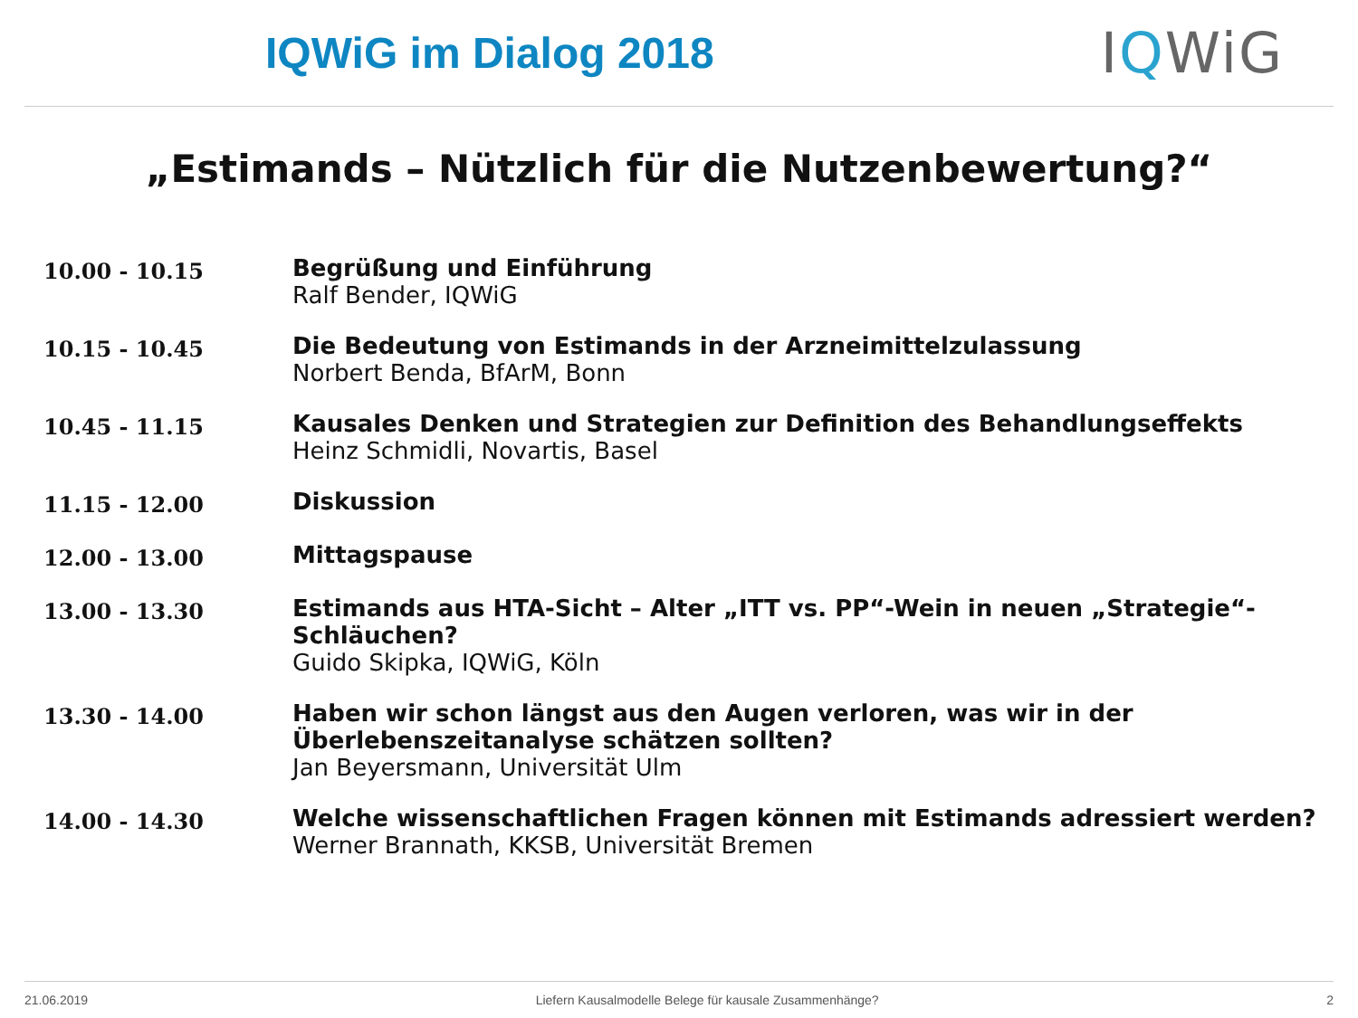IQWiG im Dialog 2018
IQWiG
„Estimands – Nützlich für die Nutzenbewertung?“
| 10.00 - 10.15 | Begrüßung und Einführung Ralf Bender, IQWiG |
| 10.15 - 10.45 | Die Bedeutung von Estimands in der Arzneimittelzulassung Norbert Benda, BfArM, Bonn |
| 10.45 - 11.15 | Kausales Denken und Strategien zur Definition des Behandlungseffekts Heinz Schmidli, Novartis, Basel |
| 11.15 - 12.00 | Diskussion |
| 12.00 - 13.00 | Mittagspause |
| 13.00 - 13.30 | Estimands aus HTA-Sicht – Alter „ITT vs. PP“-Wein in neuen „Strategie“-Schläuchen? Guido Skipka, IQWiG, Köln |
| 13.30 - 14.00 | Haben wir schon längst aus den Augen verloren, was wir in der Überlebenszeitanalyse schätzen sollten? Jan Beyersmann, Universität Ulm |
| 14.00 - 14.30 | Welche wissenschaftlichen Fragen können mit Estimands adressiert werden? Werner Brannath, KKSB, Universität Bremen |
21.06.2019 Liefern Kausalmodelle Belege für kausale Zusammenhänge? 2